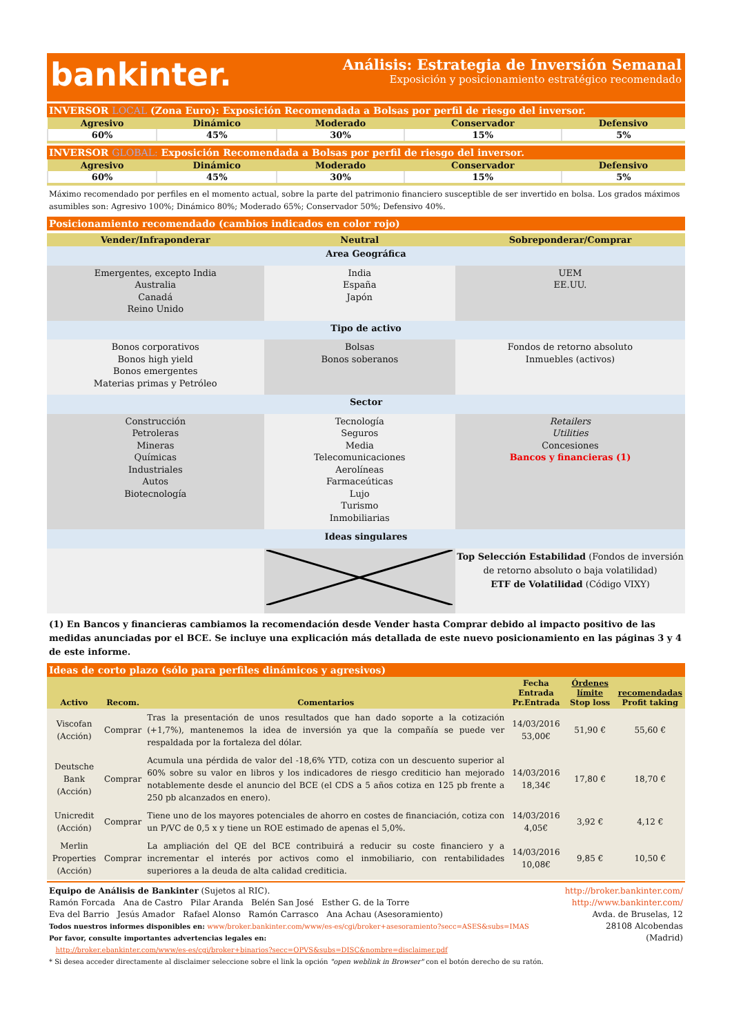bankinter.
Análisis: Estrategia de Inversión Semanal
Exposición y posicionamiento estratégico recomendado
INVERSOR LOCAL (Zona Euro): Exposición Recomendada a Bolsas por perfil de riesgo del inversor.
| Agresivo | Dinámico | Moderado | Conservador | Defensivo |
| --- | --- | --- | --- | --- |
| 60% | 45% | 30% | 15% | 5% |
INVERSOR GLOBAL: Exposición Recomendada a Bolsas por perfil de riesgo del inversor.
| Agresivo | Dinámico | Moderado | Conservador | Defensivo |
| --- | --- | --- | --- | --- |
| 60% | 45% | 30% | 15% | 5% |
Máximo recomendado por perfiles en el momento actual, sobre la parte del patrimonio financiero susceptible de ser invertido en bolsa. Los grados máximos asumibles son: Agresivo 100%; Dinámico 80%; Moderado 65%; Conservador 50%; Defensivo 40%.
Posicionamiento recomendado (cambios indicados en color rojo)
| Vender/Infraponderar | Neutral | Sobreponderar/Comprar |
| --- | --- | --- |
| Area Geográfica | | |
| Emergentes, excepto India Australia Canadá Reino Unido | India España Japón | UEM EE.UU. |
| Tipo de activo | | |
| Bonos corporativos Bonos high yield Bonos emergentes Materias primas y Petróleo | Bolsas Bonos soberanos | Fondos de retorno absoluto Inmuebles (activos) |
| Sector | | |
| Construcción Petroleras Mineras Químicas Industriales Autos Biotecnología | Tecnología Seguros Media Telecomunicaciones Aerolíneas Farmaceúticas Lujo Turismo Inmobiliarias | Retailers Utilities Concesiones Bancos y financieras (1) |
| Ideas singulares | | |
| | | Top Selección Estabilidad (Fondos de inversión de retorno absoluto o baja volatilidad) ETF de Volatilidad (Código VIXY) |
(1) En Bancos y financieras cambiamos la recomendación desde Vender hasta Comprar debido al impacto positivo de las medidas anunciadas por el BCE. Se incluye una explicación más detallada de este nuevo posicionamiento en las páginas 3 y 4 de este informe.
Ideas de corto plazo (sólo para perfiles dinámicos y agresivos)
| Activo | Recom. | Comentarios | Fecha Entrada Pr.Entrada | Órdenes límite Stop loss | recomendadas Profit taking |
| --- | --- | --- | --- | --- | --- |
| Viscofan (Acción) | Comprar | Tras la presentación de unos resultados que han dado soporte a la cotización (+1,7%), mantenemos la idea de inversión ya que la compañía se puede ver respaldada por la fortaleza del dólar. | 14/03/2016 53,00€ | 51,90 € | 55,60 € |
| Deutsche Bank (Acción) | Comprar | Acumula una pérdida de valor del -18,6% YTD, cotiza con un descuento superior al 60% sobre su valor en libros y los indicadores de riesgo crediticio han mejorado notablemente desde el anuncio del BCE (el CDS a 5 años cotiza en 125 pb frente a 250 pb alcanzados en enero). | 14/03/2016 18,34€ | 17,80 € | 18,70 € |
| Unicredit (Acción) | Comprar | Tiene uno de los mayores potenciales de ahorro en costes de financiación, cotiza con un P/VC de 0,5 x y tiene un ROE estimado de apenas el 5,0%. | 14/03/2016 4,05€ | 3,92 € | 4,12 € |
| Merlin Properties (Acción) | Comprar | La ampliación del QE del BCE contribuirá a reducir su coste financiero y a incrementar el interés por activos como el inmobiliario, con rentabilidades superiores a la deuda de alta calidad crediticia. | 14/03/2016 10,08€ | 9,85 € | 10,50 € |
Equipo de Análisis de Bankinter (Sujetos al RIC).
Ramón Forcada Ana de Castro Pilar Aranda Belén San José Esther G. de la Torre
Eva del Barrio Jesús Amador Rafael Alonso Ramón Carrasco Ana Achau (Asesoramiento)
Todos nuestros informes disponibles en: www/broker.bankinter.com/www/es-es/cgi/broker+asesoramiento?secc=ASES&subs=IMAS
Por favor, consulte importantes advertencias legales en:
http://broker.ebankinter.com/www/es-es/cgi/broker+binarios?secc=OPVS&subs=DISC&nombre=disclaimer.pdf
* Si desea acceder directamente al disclaimer seleccione sobre el link la opción "open weblink in Browser" con el botón derecho de su ratón.
http://broker.bankinter.com/
http://www.bankinter.com/
Avda. de Bruselas, 12
28108 Alcobendas
(Madrid)